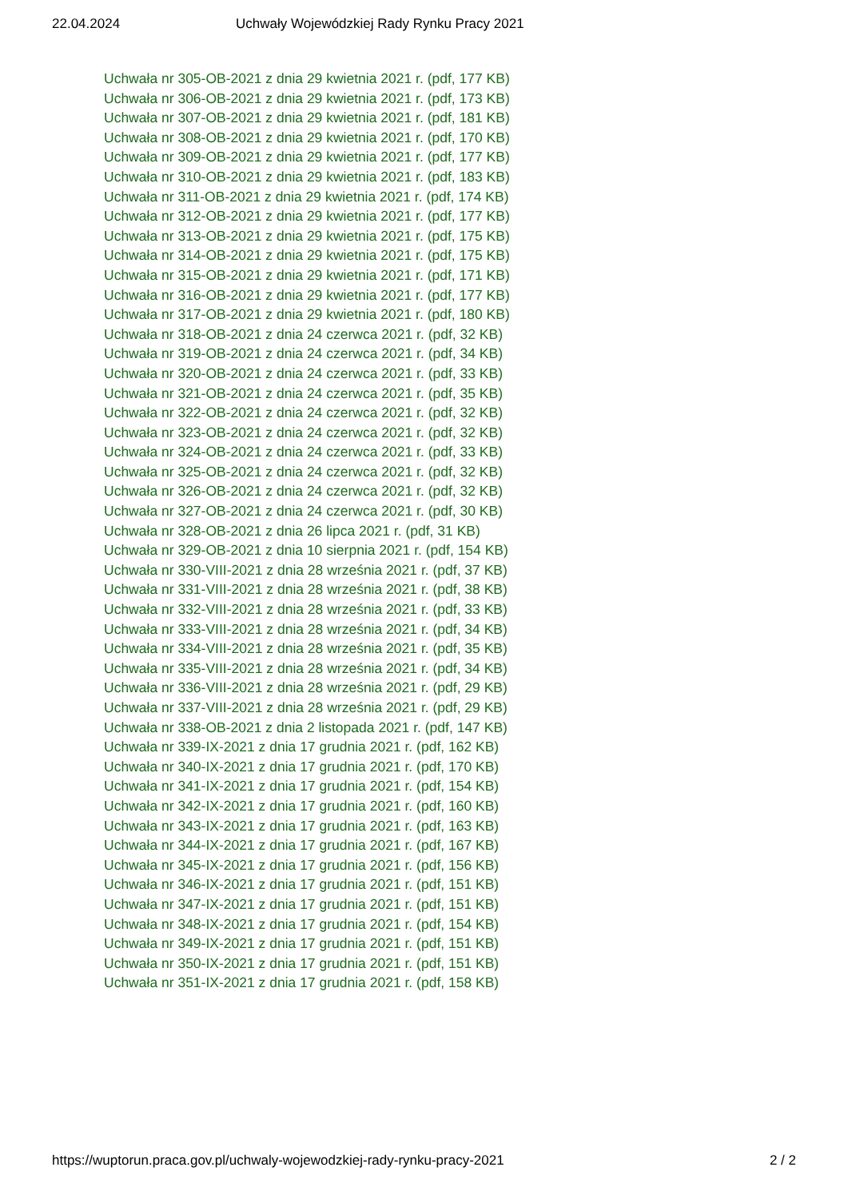22.04.2024 Uchwały Wojewódzkiej Rady Rynku Pracy 2021
Uchwała nr 305-OB-2021 z dnia 29 kwietnia 2021 r. (pdf, 177 KB)
Uchwała nr 306-OB-2021 z dnia 29 kwietnia 2021 r. (pdf, 173 KB)
Uchwała nr 307-OB-2021 z dnia 29 kwietnia 2021 r. (pdf, 181 KB)
Uchwała nr 308-OB-2021 z dnia 29 kwietnia 2021 r. (pdf, 170 KB)
Uchwała nr 309-OB-2021 z dnia 29 kwietnia 2021 r. (pdf, 177 KB)
Uchwała nr 310-OB-2021 z dnia 29 kwietnia 2021 r. (pdf, 183 KB)
Uchwała nr 311-OB-2021 z dnia 29 kwietnia 2021 r. (pdf, 174 KB)
Uchwała nr 312-OB-2021 z dnia 29 kwietnia 2021 r. (pdf, 177 KB)
Uchwała nr 313-OB-2021 z dnia 29 kwietnia 2021 r. (pdf, 175 KB)
Uchwała nr 314-OB-2021 z dnia 29 kwietnia 2021 r. (pdf, 175 KB)
Uchwała nr 315-OB-2021 z dnia 29 kwietnia 2021 r. (pdf, 171 KB)
Uchwała nr 316-OB-2021 z dnia 29 kwietnia 2021 r. (pdf, 177 KB)
Uchwała nr 317-OB-2021 z dnia 29 kwietnia 2021 r. (pdf, 180 KB)
Uchwała nr 318-OB-2021 z dnia 24 czerwca 2021 r. (pdf, 32 KB)
Uchwała nr 319-OB-2021 z dnia 24 czerwca 2021 r. (pdf, 34 KB)
Uchwała nr 320-OB-2021 z dnia 24 czerwca 2021 r. (pdf, 33 KB)
Uchwała nr 321-OB-2021 z dnia 24 czerwca 2021 r. (pdf, 35 KB)
Uchwała nr 322-OB-2021 z dnia 24 czerwca 2021 r. (pdf, 32 KB)
Uchwała nr 323-OB-2021 z dnia 24 czerwca 2021 r. (pdf, 32 KB)
Uchwała nr 324-OB-2021 z dnia 24 czerwca 2021 r. (pdf, 33 KB)
Uchwała nr 325-OB-2021 z dnia 24 czerwca 2021 r. (pdf, 32 KB)
Uchwała nr 326-OB-2021 z dnia 24 czerwca 2021 r. (pdf, 32 KB)
Uchwała nr 327-OB-2021 z dnia 24 czerwca 2021 r. (pdf, 30 KB)
Uchwała nr 328-OB-2021 z dnia 26 lipca 2021 r. (pdf, 31 KB)
Uchwała nr 329-OB-2021 z dnia 10 sierpnia 2021 r. (pdf, 154 KB)
Uchwała nr 330-VIII-2021 z dnia 28 września 2021 r. (pdf, 37 KB)
Uchwała nr 331-VIII-2021 z dnia 28 września 2021 r. (pdf, 38 KB)
Uchwała nr 332-VIII-2021 z dnia 28 września 2021 r. (pdf, 33 KB)
Uchwała nr 333-VIII-2021 z dnia 28 września 2021 r. (pdf, 34 KB)
Uchwała nr 334-VIII-2021 z dnia 28 września 2021 r. (pdf, 35 KB)
Uchwała nr 335-VIII-2021 z dnia 28 września 2021 r. (pdf, 34 KB)
Uchwała nr 336-VIII-2021 z dnia 28 września 2021 r. (pdf, 29 KB)
Uchwała nr 337-VIII-2021 z dnia 28 września 2021 r. (pdf, 29 KB)
Uchwała nr 338-OB-2021 z dnia 2 listopada 2021 r. (pdf, 147 KB)
Uchwała nr 339-IX-2021 z dnia 17 grudnia 2021 r. (pdf, 162 KB)
Uchwała nr 340-IX-2021 z dnia 17 grudnia 2021 r. (pdf, 170 KB)
Uchwała nr 341-IX-2021 z dnia 17 grudnia 2021 r. (pdf, 154 KB)
Uchwała nr 342-IX-2021 z dnia 17 grudnia 2021 r. (pdf, 160 KB)
Uchwała nr 343-IX-2021 z dnia 17 grudnia 2021 r. (pdf, 163 KB)
Uchwała nr 344-IX-2021 z dnia 17 grudnia 2021 r. (pdf, 167 KB)
Uchwała nr 345-IX-2021 z dnia 17 grudnia 2021 r. (pdf, 156 KB)
Uchwała nr 346-IX-2021 z dnia 17 grudnia 2021 r. (pdf, 151 KB)
Uchwała nr 347-IX-2021 z dnia 17 grudnia 2021 r. (pdf, 151 KB)
Uchwała nr 348-IX-2021 z dnia 17 grudnia 2021 r. (pdf, 154 KB)
Uchwała nr 349-IX-2021 z dnia 17 grudnia 2021 r. (pdf, 151 KB)
Uchwała nr 350-IX-2021 z dnia 17 grudnia 2021 r. (pdf, 151 KB)
Uchwała nr 351-IX-2021 z dnia 17 grudnia 2021 r. (pdf, 158 KB)
https://wuptorun.praca.gov.pl/uchwaly-wojewodzkiej-rady-rynku-pracy-2021 2 / 2